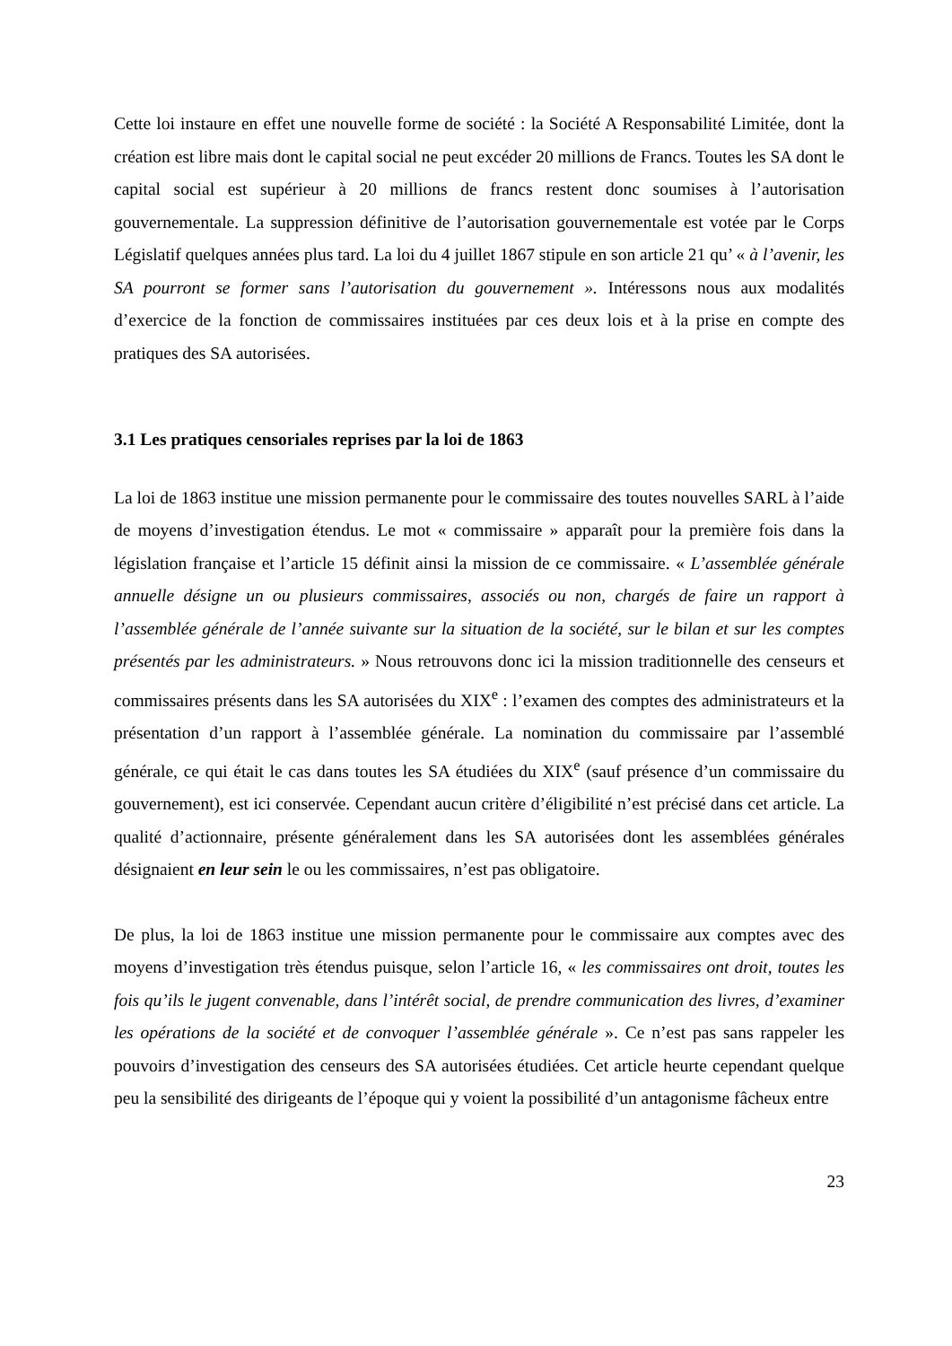Cette loi instaure en effet une nouvelle forme de société : la Société A Responsabilité Limitée, dont la création est libre mais dont le capital social ne peut excéder 20 millions de Francs. Toutes les SA dont le capital social est supérieur à 20 millions de francs restent donc soumises à l’autorisation gouvernementale. La suppression définitive de l’autorisation gouvernementale est votée par le Corps Législatif quelques années plus tard. La loi du 4 juillet 1867 stipule en son article 21 qu’ « à l’avenir, les SA pourront se former sans l’autorisation du gouvernement ». Intéressons nous aux modalités d’exercice de la fonction de commissaires instituées par ces deux lois et à la prise en compte des pratiques des SA autorisées.
3.1 Les pratiques censoriales reprises par la loi de 1863
La loi de 1863 institue une mission permanente pour le commissaire des toutes nouvelles SARL à l’aide de moyens d’investigation étendus. Le mot « commissaire » apparaît pour la première fois dans la législation française et l’article 15 définit ainsi la mission de ce commissaire. « L’assemblée générale annuelle désigne un ou plusieurs commissaires, associés ou non, chargés de faire un rapport à l’assemblée générale de l’année suivante sur la situation de la société, sur le bilan et sur les comptes présentés par les administrateurs. » Nous retrouvons donc ici la mission traditionnelle des censeurs et commissaires présents dans les SA autorisées du XIX<sup>e</sup> : l’examen des comptes des administrateurs et la présentation d’un rapport à l’assemblée générale. La nomination du commissaire par l’assemblé générale, ce qui était le cas dans toutes les SA étudiées du XIX<sup>e</sup> (sauf présence d’un commissaire du gouvernement), est ici conservée. Cependant aucun critère d’éligibilité n’est précisé dans cet article. La qualité d’actionnaire, présente généralement dans les SA autorisées dont les assemblées générales désignaient en leur sein le ou les commissaires, n’est pas obligatoire.
De plus, la loi de 1863 institue une mission permanente pour le commissaire aux comptes avec des moyens d’investigation très étendus puisque, selon l’article 16, « les commissaires ont droit, toutes les fois qu’ils le jugent convenable, dans l’intérêt social, de prendre communication des livres, d’examiner les opérations de la société et de convoquer l’assemblée générale ». Ce n’est pas sans rappeler les pouvoirs d’investigation des censeurs des SA autorisées étudiées. Cet article heurte cependant quelque peu la sensibilité des dirigeants de l’époque qui y voient la possibilité d’un antagonisme fâcheux entre
23